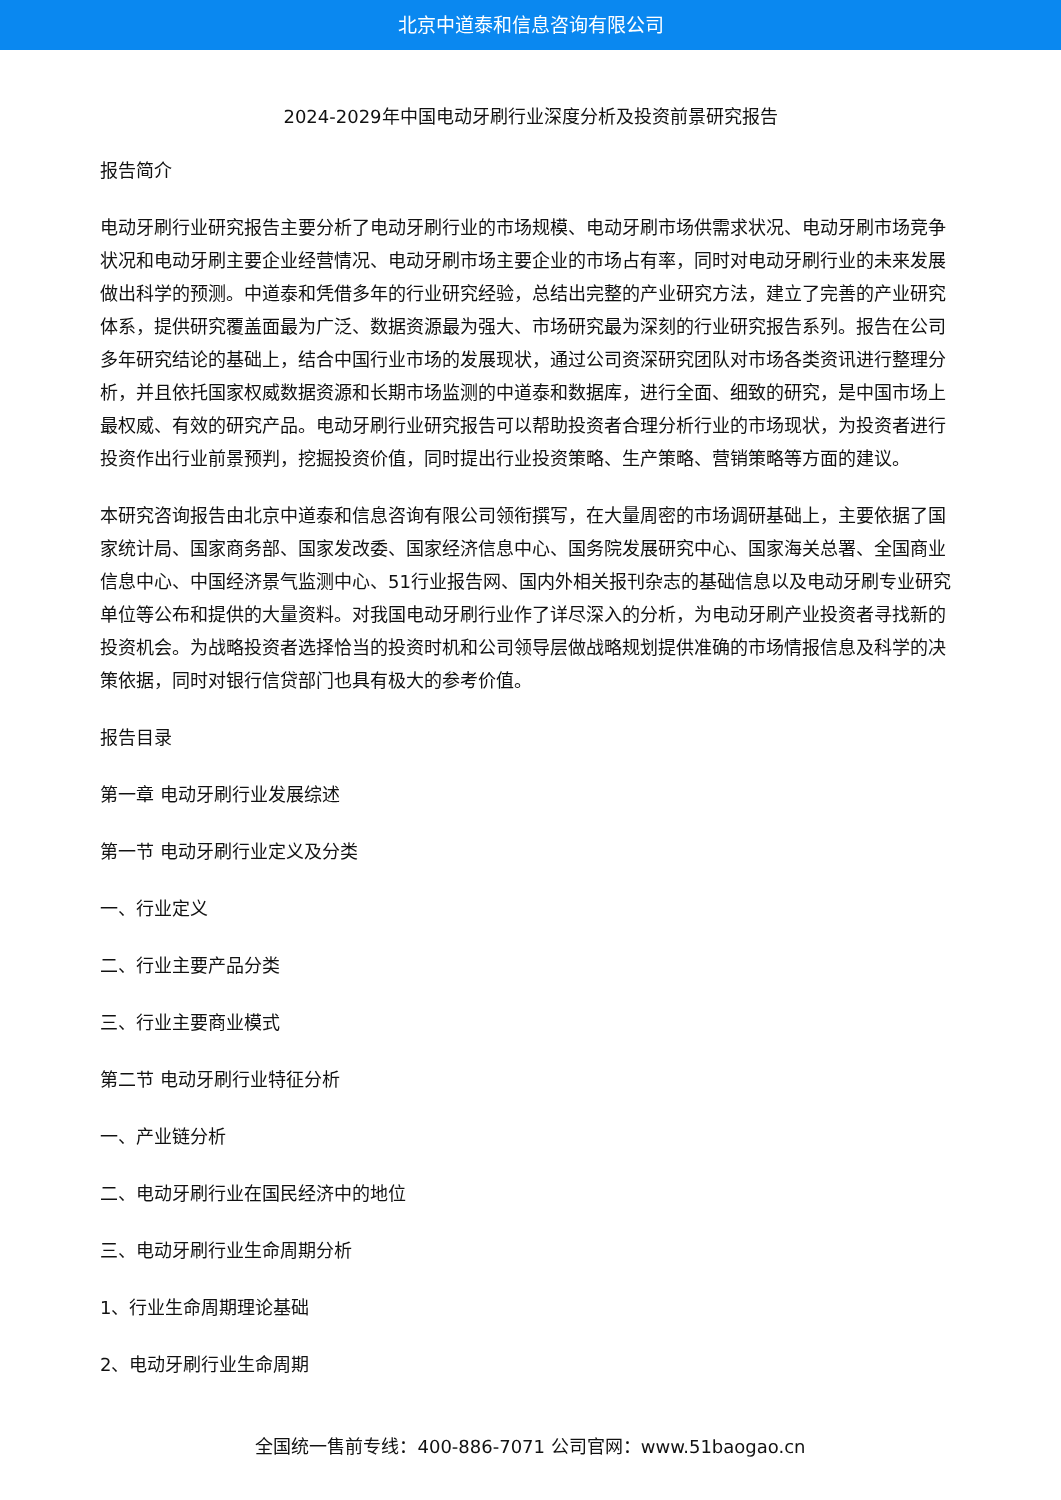北京中道泰和信息咨询有限公司
2024-2029年中国电动牙刷行业深度分析及投资前景研究报告
报告简介
电动牙刷行业研究报告主要分析了电动牙刷行业的市场规模、电动牙刷市场供需求状况、电动牙刷市场竞争状况和电动牙刷主要企业经营情况、电动牙刷市场主要企业的市场占有率，同时对电动牙刷行业的未来发展做出科学的预测。中道泰和凭借多年的行业研究经验，总结出完整的产业研究方法，建立了完善的产业研究体系，提供研究覆盖面最为广泛、数据资源最为强大、市场研究最为深刻的行业研究报告系列。报告在公司多年研究结论的基础上，结合中国行业市场的发展现状，通过公司资深研究团队对市场各类资讯进行整理分析，并且依托国家权威数据资源和长期市场监测的中道泰和数据库，进行全面、细致的研究，是中国市场上最权威、有效的研究产品。电动牙刷行业研究报告可以帮助投资者合理分析行业的市场现状，为投资者进行投资作出行业前景预判，挖掘投资价值，同时提出行业投资策略、生产策略、营销策略等方面的建议。
本研究咨询报告由北京中道泰和信息咨询有限公司领衔撰写，在大量周密的市场调研基础上，主要依据了国家统计局、国家商务部、国家发改委、国家经济信息中心、国务院发展研究中心、国家海关总署、全国商业信息中心、中国经济景气监测中心、51行业报告网、国内外相关报刊杂志的基础信息以及电动牙刷专业研究单位等公布和提供的大量资料。对我国电动牙刷行业作了详尽深入的分析，为电动牙刷产业投资者寻找新的投资机会。为战略投资者选择恰当的投资时机和公司领导层做战略规划提供准确的市场情报信息及科学的决策依据，同时对银行信贷部门也具有极大的参考价值。
报告目录
第一章 电动牙刷行业发展综述
第一节 电动牙刷行业定义及分类
一、行业定义
二、行业主要产品分类
三、行业主要商业模式
第二节 电动牙刷行业特征分析
一、产业链分析
二、电动牙刷行业在国民经济中的地位
三、电动牙刷行业生命周期分析
1、行业生命周期理论基础
2、电动牙刷行业生命周期
全国统一售前专线：400-886-7071 公司官网：www.51baogao.cn